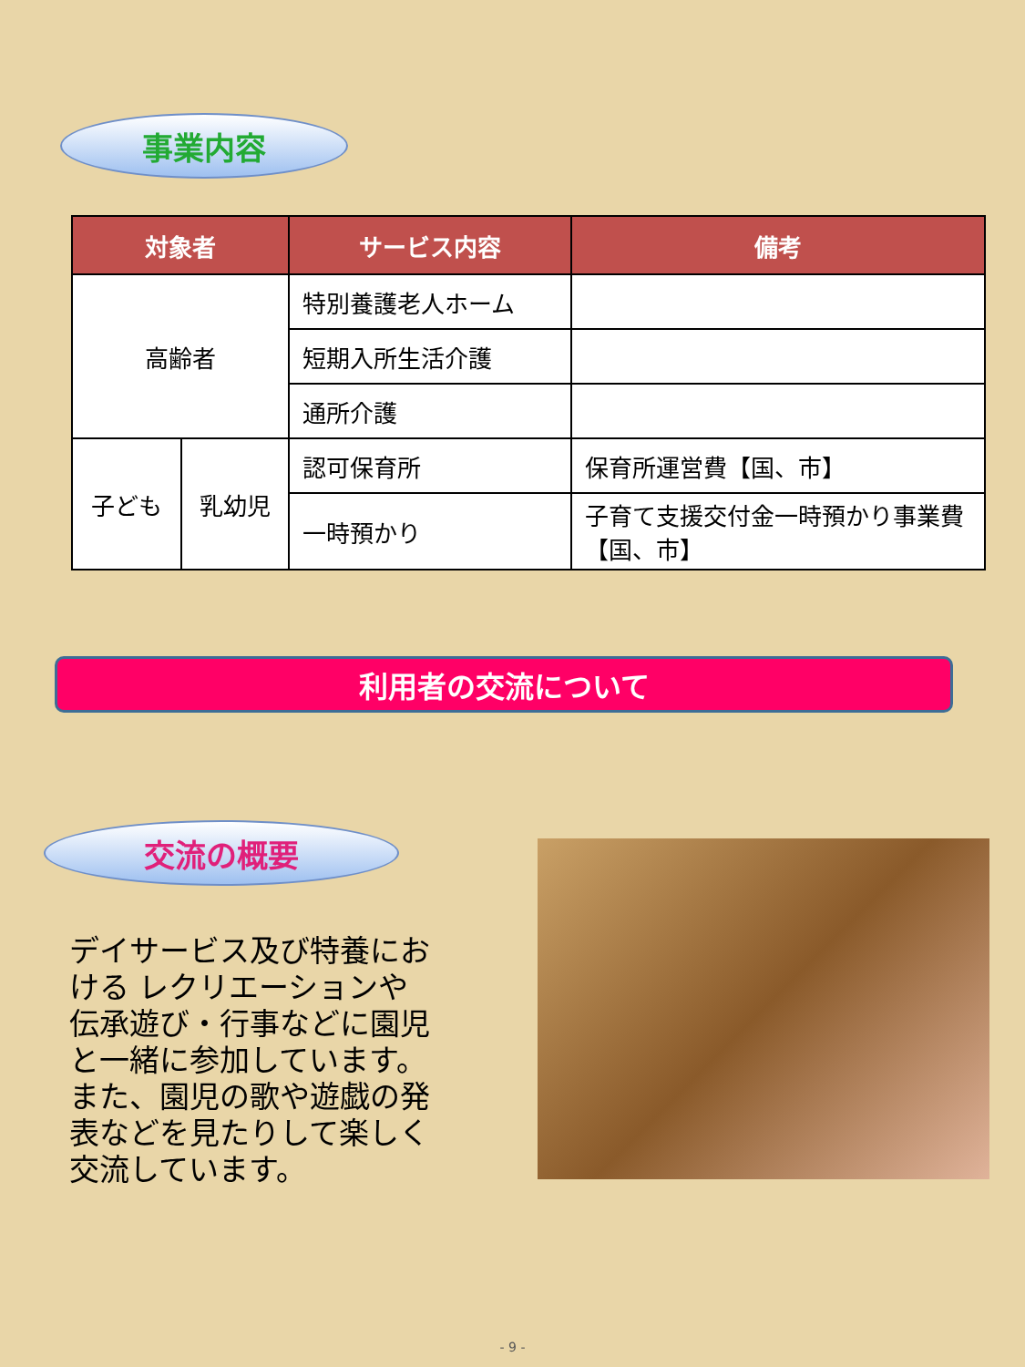事業内容
| 対象者 | | サービス内容 | 備考 |
| --- | --- | --- | --- |
| 高齢者 | | 特別養護老人ホーム | |
| | | 短期入所生活介護 | |
| | | 通所介護 | |
| 子ども | 乳幼児 | 認可保育所 | 保育所運営費【国、市】 |
| | | 一時預かり | 子育て支援交付金一時預かり事業費【国、市】 |
利用者の交流について
交流の概要
デイサービス及び特養における レクリエーションや伝承遊び・行事などに園児と一緒に参加しています。また、園児の歌や遊戯の発表などを見たりして楽しく交流しています。
- 9 -